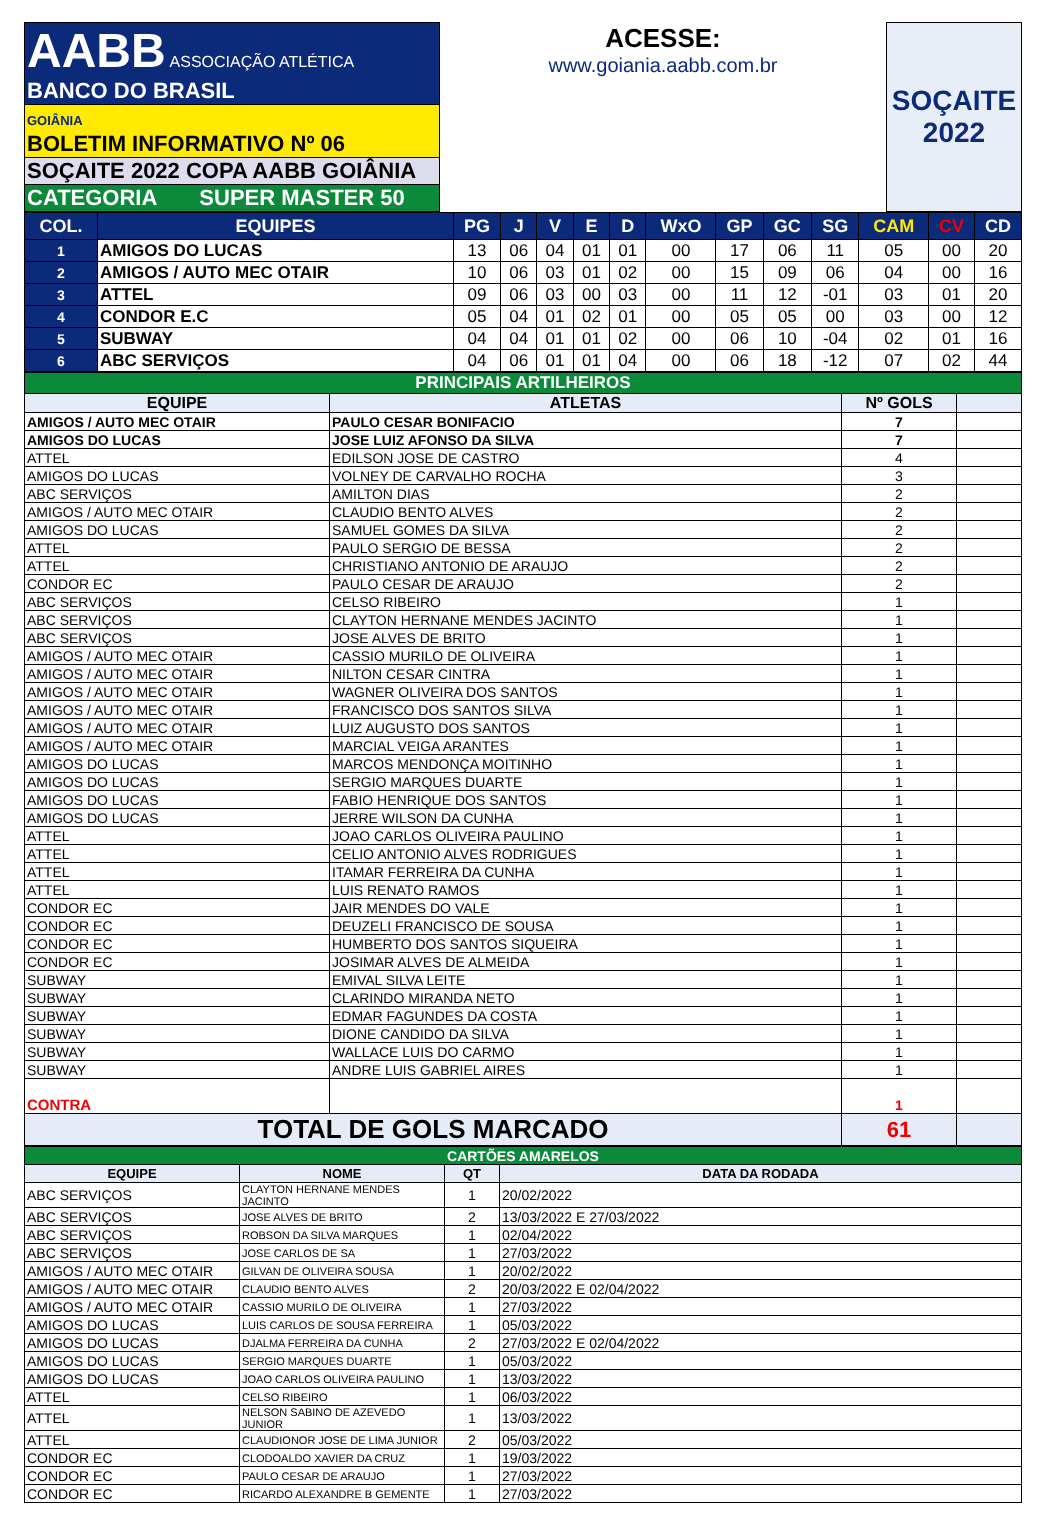| AABB ASSOCIAÇÃO ATLÉTICA BANCO DO BRASIL | ACESSE: | SOÇAITE 2022 |
| | www.goiania.aabb.com.br | |
| GOIÂNIA BOLETIM INFORMATIVO Nº 06 | | |
| SOÇAITE 2022 COPA AABB GOIÂNIA | | |
| CATEGORIA SUPER MASTER 50 | | |
| COL. | EQUIPES | PG | J | V | E | D | WxO | GP | GC | SG | CAM | CV | CD |
| --- | --- | --- | --- | --- | --- | --- | --- | --- | --- | --- | --- | --- | --- |
| 1 | AMIGOS DO LUCAS | 13 | 06 | 04 | 01 | 01 | 00 | 17 | 06 | 11 | 05 | 00 | 20 |
| 2 | AMIGOS / AUTO MEC OTAIR | 10 | 06 | 03 | 01 | 02 | 00 | 15 | 09 | 06 | 04 | 00 | 16 |
| 3 | ATTEL | 09 | 06 | 03 | 00 | 03 | 00 | 11 | 12 | -01 | 03 | 01 | 20 |
| 4 | CONDOR E.C | 05 | 04 | 01 | 02 | 01 | 00 | 05 | 05 | 00 | 03 | 00 | 12 |
| 5 | SUBWAY | 04 | 04 | 01 | 01 | 02 | 00 | 06 | 10 | -04 | 02 | 01 | 16 |
| 6 | ABC SERVIÇOS | 04 | 06 | 01 | 01 | 04 | 00 | 06 | 18 | -12 | 07 | 02 | 44 |
| PRINCIPAIS ARTILHEIROS | | | |
| EQUIPE | ATLETAS | Nº GOLS | |
| AMIGOS / AUTO MEC OTAIR | PAULO CESAR BONIFACIO | 7 | |
| AMIGOS DO LUCAS | JOSE LUIZ AFONSO DA SILVA | 7 | |
| ATTEL | EDILSON JOSE DE CASTRO | 4 | |
| AMIGOS DO LUCAS | VOLNEY DE CARVALHO ROCHA | 3 | |
| ABC SERVIÇOS | AMILTON DIAS | 2 | |
| AMIGOS / AUTO MEC OTAIR | CLAUDIO BENTO ALVES | 2 | |
| AMIGOS DO LUCAS | SAMUEL GOMES DA SILVA | 2 | |
| ATTEL | PAULO SERGIO DE BESSA | 2 | |
| ATTEL | CHRISTIANO ANTONIO DE ARAUJO | 2 | |
| CONDOR EC | PAULO CESAR DE ARAUJO | 2 | |
| ABC SERVIÇOS | CELSO RIBEIRO | 1 | |
| ABC SERVIÇOS | CLAYTON HERNANE MENDES JACINTO | 1 | |
| ABC SERVIÇOS | JOSE ALVES DE BRITO | 1 | |
| AMIGOS / AUTO MEC OTAIR | CASSIO MURILO DE OLIVEIRA | 1 | |
| AMIGOS / AUTO MEC OTAIR | NILTON CESAR CINTRA | 1 | |
| AMIGOS / AUTO MEC OTAIR | WAGNER OLIVEIRA DOS SANTOS | 1 | |
| AMIGOS / AUTO MEC OTAIR | FRANCISCO DOS SANTOS SILVA | 1 | |
| AMIGOS / AUTO MEC OTAIR | LUIZ AUGUSTO DOS SANTOS | 1 | |
| AMIGOS / AUTO MEC OTAIR | MARCIAL VEIGA ARANTES | 1 | |
| AMIGOS DO LUCAS | MARCOS MENDONÇA MOITINHO | 1 | |
| AMIGOS DO LUCAS | SERGIO MARQUES DUARTE | 1 | |
| AMIGOS DO LUCAS | FABIO HENRIQUE DOS SANTOS | 1 | |
| AMIGOS DO LUCAS | JERRE WILSON DA CUNHA | 1 | |
| ATTEL | JOAO CARLOS OLIVEIRA PAULINO | 1 | |
| ATTEL | CELIO ANTONIO ALVES RODRIGUES | 1 | |
| ATTEL | ITAMAR FERREIRA DA CUNHA | 1 | |
| ATTEL | LUIS RENATO RAMOS | 1 | |
| CONDOR EC | JAIR MENDES DO VALE | 1 | |
| CONDOR EC | DEUZELI FRANCISCO DE SOUSA | 1 | |
| CONDOR EC | HUMBERTO DOS SANTOS SIQUEIRA | 1 | |
| CONDOR EC | JOSIMAR ALVES DE ALMEIDA | 1 | |
| SUBWAY | EMIVAL SILVA LEITE | 1 | |
| SUBWAY | CLARINDO MIRANDA NETO | 1 | |
| SUBWAY | EDMAR FAGUNDES DA COSTA | 1 | |
| SUBWAY | DIONE CANDIDO DA SILVA | 1 | |
| SUBWAY | WALLACE LUIS DO CARMO | 1 | |
| SUBWAY | ANDRE LUIS GABRIEL AIRES | 1 | |
| CONTRA | | 1 | |
| TOTAL DE GOLS MARCADO | | 61 | |
| CARTÕES AMARELOS | | | |
| EQUIPE | NOME | QT | DATA DA RODADA |
| ABC SERVIÇOS | CLAYTON HERNANE MENDES JACINTO | 1 | 20/02/2022 |
| ABC SERVIÇOS | JOSE ALVES DE BRITO | 2 | 13/03/2022 E 27/03/2022 |
| ABC SERVIÇOS | ROBSON DA SILVA MARQUES | 1 | 02/04/2022 |
| ABC SERVIÇOS | JOSE CARLOS DE SA | 1 | 27/03/2022 |
| AMIGOS / AUTO MEC OTAIR | GILVAN DE OLIVEIRA SOUSA | 1 | 20/02/2022 |
| AMIGOS / AUTO MEC OTAIR | CLAUDIO BENTO ALVES | 2 | 20/03/2022 E 02/04/2022 |
| AMIGOS / AUTO MEC OTAIR | CASSIO MURILO DE OLIVEIRA | 1 | 27/03/2022 |
| AMIGOS DO LUCAS | LUIS CARLOS DE SOUSA FERREIRA | 1 | 05/03/2022 |
| AMIGOS DO LUCAS | DJALMA FERREIRA DA CUNHA | 2 | 27/03/2022 E 02/04/2022 |
| AMIGOS DO LUCAS | SERGIO MARQUES DUARTE | 1 | 05/03/2022 |
| AMIGOS DO LUCAS | JOAO CARLOS OLIVEIRA PAULINO | 1 | 13/03/2022 |
| ATTEL | CELSO RIBEIRO | 1 | 06/03/2022 |
| ATTEL | NELSON SABINO DE AZEVEDO JUNIOR | 1 | 13/03/2022 |
| ATTEL | CLAUDIONOR JOSE DE LIMA JUNIOR | 2 | 05/03/2022 |
| CONDOR EC | CLODOALDO XAVIER DA CRUZ | 1 | 19/03/2022 |
| CONDOR EC | PAULO CESAR DE ARAUJO | 1 | 27/03/2022 |
| CONDOR EC | RICARDO ALEXANDRE B GEMENTE | 1 | 27/03/2022 |